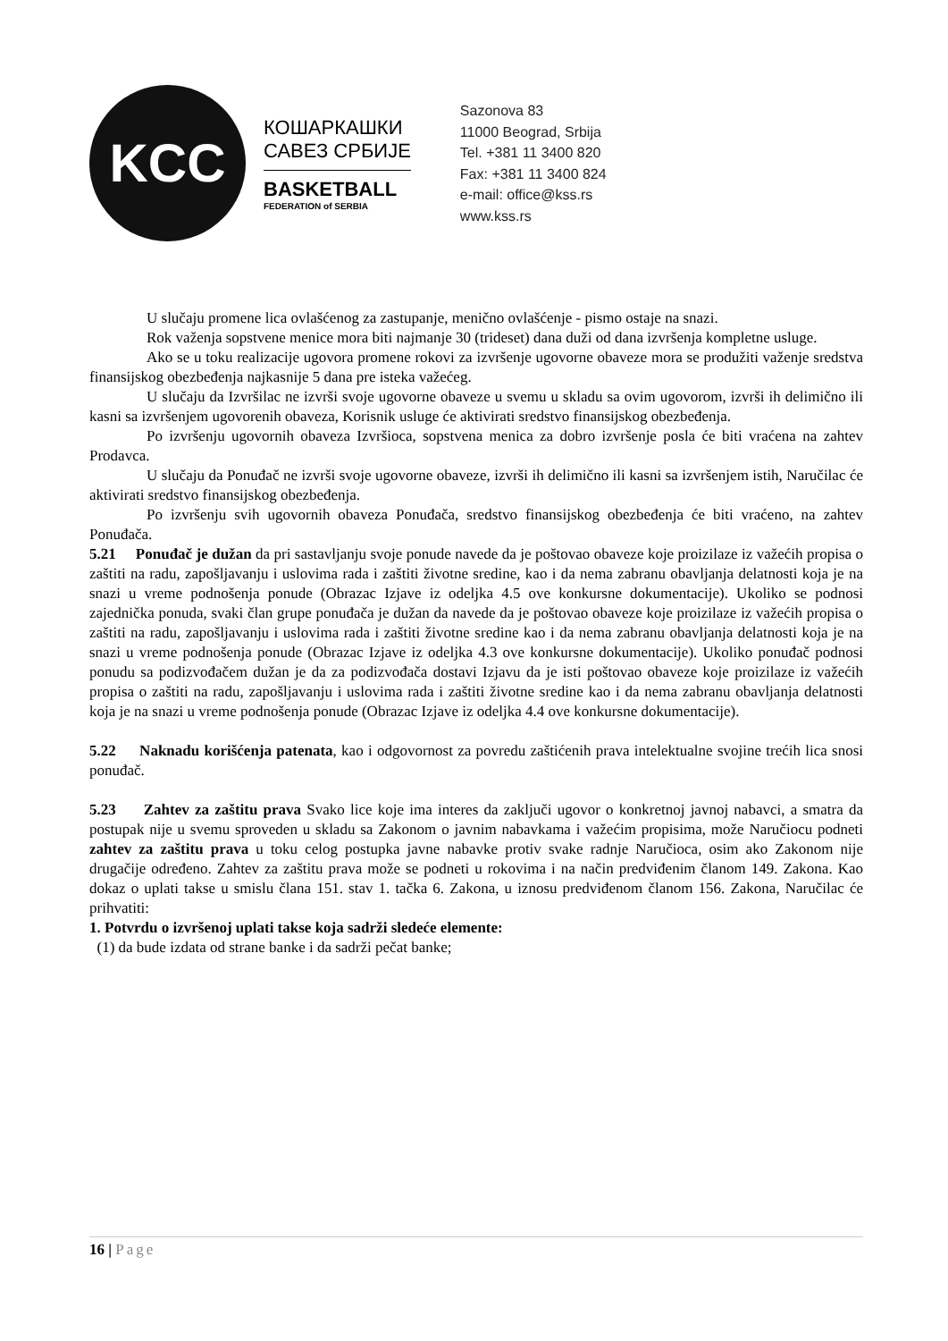KCC
КОШАРКАШКИ
САВЕЗ СРБИЈЕ
BASKETBALL
FEDERATION of SERBIA
Sazonova 83
11000 Beograd, Srbija
Tel. +381 11 3400 820
Fax: +381 11 3400 824
e-mail: office@kss.rs
www.kss.rs
U slučaju promene lica ovlašćenog za zastupanje, menično ovlašćenje - pismo ostaje na snazi.
Rok važenja sopstvene menice mora biti najmanje 30 (trideset) dana duži od dana izvršenja kompletne usluge.
Ako se u toku realizacije ugovora promene rokovi za izvršenje ugovorne obaveze mora se produžiti važenje sredstva finansijskog obezbeđenja najkasnije 5 dana pre isteka važećeg.
U slučaju da Izvršilac ne izvrši svoje ugovorne obaveze u svemu u skladu sa ovim ugovorom, izvrši ih delimično ili kasni sa izvršenjem ugovorenih obaveza, Korisnik usluge će aktivirati sredstvo finansijskog obezbeđenja.
Po izvršenju ugovornih obaveza Izvršioca, sopstvena menica za dobro izvršenje posla će biti vraćena na zahtev Prodavca.
U slučaju da Ponuđač ne izvrši svoje ugovorne obaveze, izvrši ih delimično ili kasni sa izvršenjem istih, Naručilac će aktivirati sredstvo finansijskog obezbeđenja.
Po izvršenju svih ugovornih obaveza Ponuđača, sredstvo finansijskog obezbeđenja će biti vraćeno, na zahtev Ponuđača.
5.21 Ponuđač je dužan da pri sastavljanju svoje ponude navede da je poštovao obaveze koje proizilaze iz važećih propisa o zaštiti na radu, zapošljavanju i uslovima rada i zaštiti životne sredine, kao i da nema zabranu obavljanja delatnosti koja je na snazi u vreme podnošenja ponude (Obrazac Izjave iz odeljka 4.5 ove konkursne dokumentacije). Ukoliko se podnosi zajednička ponuda, svaki član grupe ponuđača je dužan da navede da je poštovao obaveze koje proizilaze iz važećih propisa o zaštiti na radu, zapošljavanju i uslovima rada i zaštiti životne sredine kao i da nema zabranu obavljanja delatnosti koja je na snazi u vreme podnošenja ponude (Obrazac Izjave iz odeljka 4.3 ove konkursne dokumentacije). Ukoliko ponuđač podnosi ponudu sa podizvođačem dužan je da za podizvođača dostavi Izjavu da je isti poštovao obaveze koje proizilaze iz važećih propisa o zaštiti na radu, zapošljavanju i uslovima rada i zaštiti životne sredine kao i da nema zabranu obavljanja delatnosti koja je na snazi u vreme podnošenja ponude (Obrazac Izjave iz odeljka 4.4 ove konkursne dokumentacije).
5.22 Naknadu korišćenja patenata, kao i odgovornost za povredu zaštićenih prava intelektualne svojine trećih lica snosi ponuđač.
5.23 Zahtev za zaštitu prava Svako lice koje ima interes da zaključi ugovor o konkretnoj javnoj nabavci, a smatra da postupak nije u svemu sproveden u skladu sa Zakonom o javnim nabavkama i važećim propisima, može Naručiocu podneti zahtev za zaštitu prava u toku celog postupka javne nabavke protiv svake radnje Naručioca, osim ako Zakonom nije drugačije određeno. Zahtev za zaštitu prava može se podneti u rokovima i na način predviđenim članom 149. Zakona. Kao dokaz o uplati takse u smislu člana 151. stav 1. tačka 6. Zakona, u iznosu predviđenom članom 156. Zakona, Naručilac će prihvatiti:
1. Potvrdu o izvršenoj uplati takse koja sadrži sledeće elemente:
(1) da bude izdata od strane banke i da sadrži pečat banke;
16 | Page